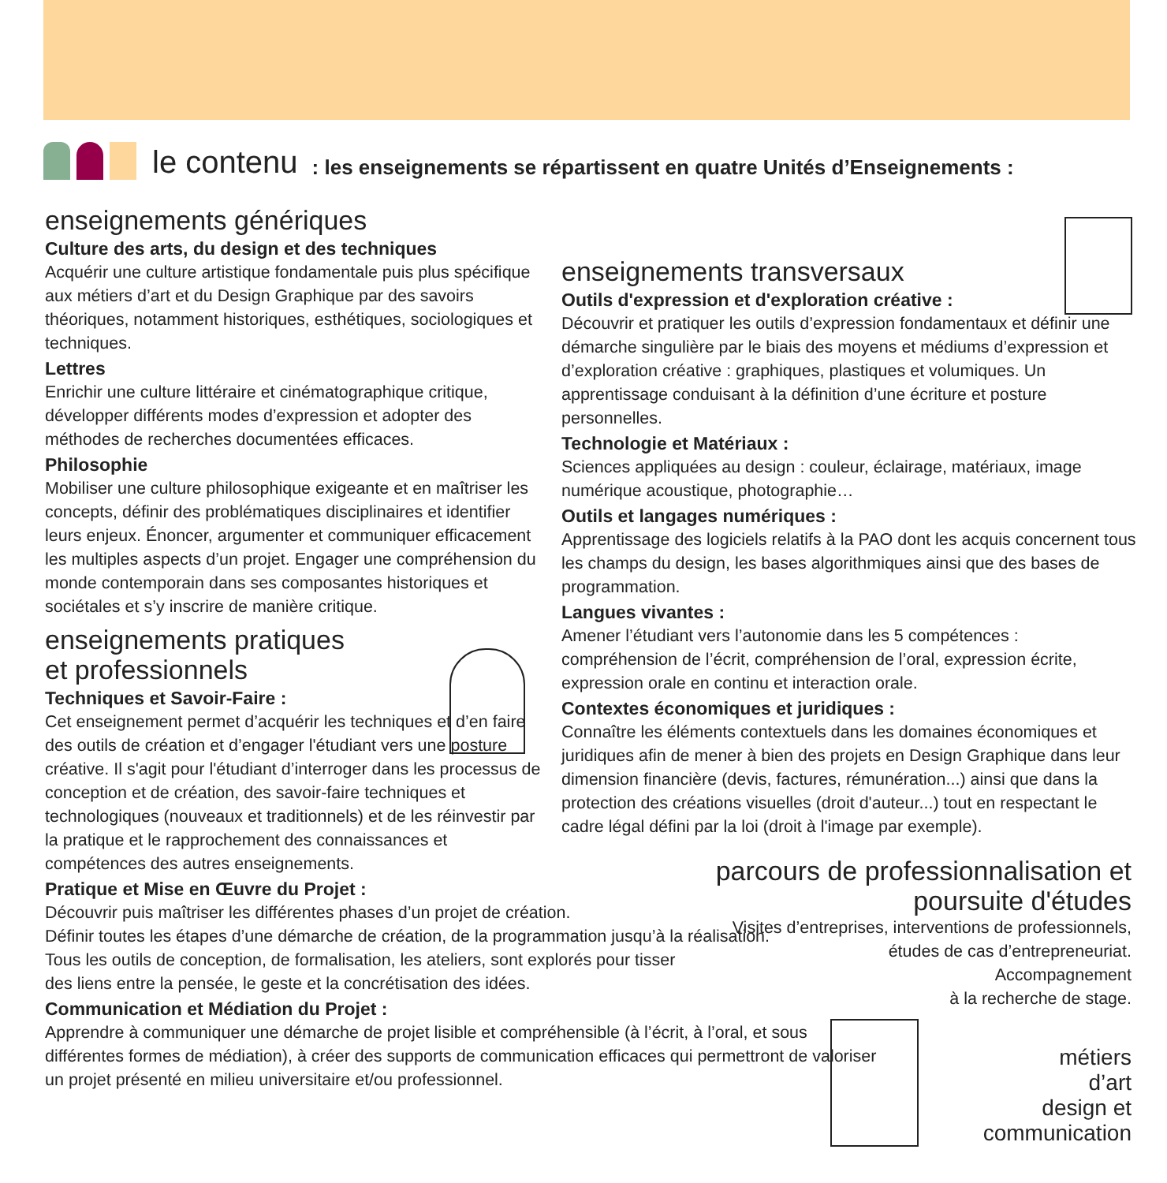le contenu: les enseignements se répartissent en quatre Unités d’Enseignements :
enseignements génériques
Culture des arts, du design et des techniques
Acquérir une culture artistique fondamentale puis plus spécifique aux métiers d’art et du Design Graphique par des savoirs théoriques, notamment historiques, esthétiques, sociologiques et techniques.
Lettres
Enrichir une culture littéraire et cinématographique critique, développer différents modes d’expression et adopter des méthodes de recherches documentées efficaces.
Philosophie
Mobiliser une culture philosophique exigeante et en maîtriser les concepts, définir des problématiques disciplinaires et identifier leurs enjeux. Énoncer, argumenter et communiquer efficacement les multiples aspects d’un projet. Engager une compréhension du monde contemporain dans ses composantes historiques et sociétales et s’y inscrire de manière critique.
enseignements pratiques
et professionnels
Techniques et Savoir-Faire :
Cet enseignement permet d’acquérir les techniques et d’en faire des outils de création et d’engager l'étudiant vers une posture créative. Il s'agit pour l'étudiant d’interroger dans les processus de conception et de création, des savoir-faire techniques et technologiques (nouveaux et traditionnels) et de les réinvestir par la pratique et le rapprochement des connaissances et compétences des autres enseignements.
Pratique et Mise en Œuvre du Projet :
Découvrir puis maîtriser les différentes phases d’un projet de création.
Définir toutes les étapes d’une démarche de création, de la programmation jusqu’à la réalisation.
Tous les outils de conception, de formalisation, les ateliers, sont explorés pour tisser
des liens entre la pensée, le geste et la concrétisation des idées.
Communication et Médiation du Projet :
Apprendre à communiquer une démarche de projet lisible et compréhensible (à l’écrit, à l’oral, et sous différentes formes de médiation), à créer des supports de communication efficaces qui permettront de valoriser un projet présenté en milieu universitaire et/ou professionnel.
enseignements transversaux
Outils d'expression et d'exploration créative :
Découvrir et pratiquer les outils d’expression fondamentaux et définir une démarche singulière par le biais des moyens et médiums d’expression et d’exploration créative : graphiques, plastiques et volumiques. Un apprentissage conduisant à la définition d’une écriture et posture personnelles.
Technologie et Matériaux :
Sciences appliquées au design : couleur, éclairage, matériaux, image numérique acoustique, photographie…
Outils et langages numériques :
Apprentissage des logiciels relatifs à la PAO dont les acquis concernent tous les champs du design, les bases algorithmiques ainsi que des bases de programmation.
Langues vivantes :
Amener l’étudiant vers l’autonomie dans les 5 compétences : compréhension de l’écrit, compréhension de l’oral, expression écrite, expression orale en continu et interaction orale.
Contextes économiques et juridiques :
Connaître les éléments contextuels dans les domaines économiques et juridiques afin de mener à bien des projets en Design Graphique dans leur dimension financière (devis, factures, rémunération...) ainsi que dans la protection des créations visuelles (droit d'auteur...) tout en respectant le cadre légal défini par la loi (droit à l'image par exemple).
parcours de professionnalisation et
poursuite d'études
Visites d’entreprises, interventions de professionnels,
études de cas d’entrepreneuriat.
Accompagnement
à la recherche de stage.
métiers
d’art
design et
communication